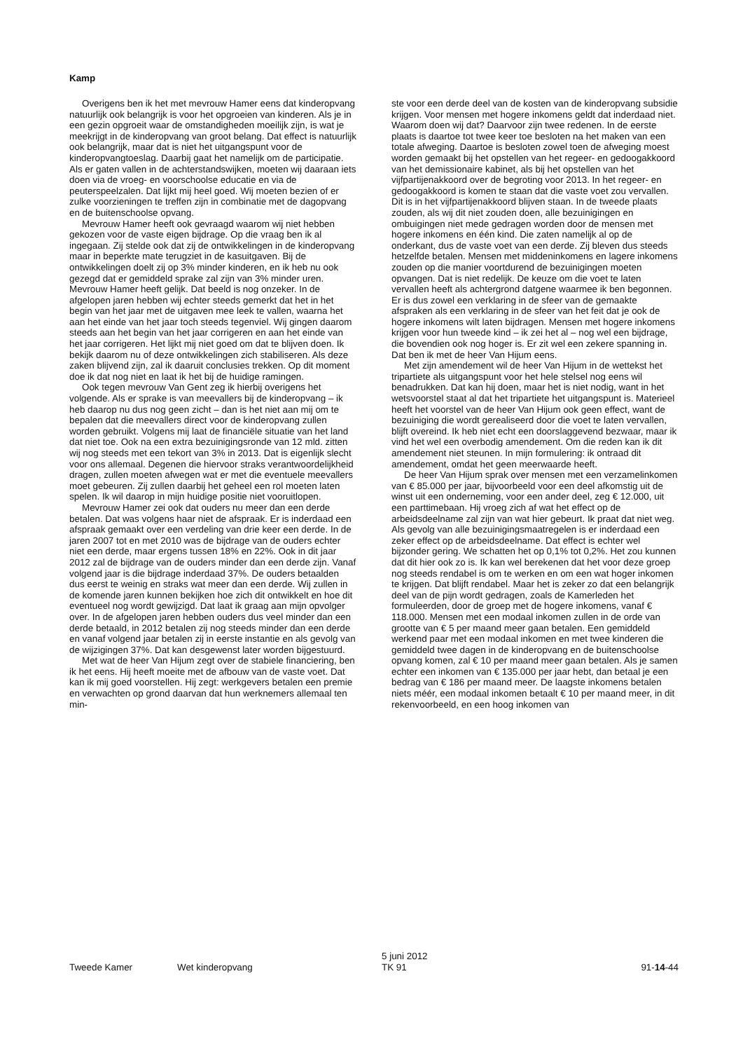Kamp
Overigens ben ik het met mevrouw Hamer eens dat kinderopvang natuurlijk ook belangrijk is voor het opgroeien van kinderen. Als je in een gezin opgroeit waar de omstandigheden moeilijk zijn, is wat je meekrijgt in de kinderopvang van groot belang. Dat effect is natuurlijk ook belangrijk, maar dat is niet het uitgangspunt voor de kinderopvangtoeslag. Daarbij gaat het namelijk om de participatie. Als er gaten vallen in de achterstandswijken, moeten wij daaraan iets doen via de vroeg- en voorschoolse educatie en via de peuterspeelzalen. Dat lijkt mij heel goed. Wij moeten bezien of er zulke voorzieningen te treffen zijn in combinatie met de dagopvang en de buitenschoolse opvang.
Mevrouw Hamer heeft ook gevraagd waarom wij niet hebben gekozen voor de vaste eigen bijdrage. Op die vraag ben ik al ingegaan. Zij stelde ook dat zij de ontwikkelingen in de kinderopvang maar in beperkte mate terugziet in de kasuitgaven. Bij de ontwikkelingen doelt zij op 3% minder kinderen, en ik heb nu ook gezegd dat er gemiddeld sprake zal zijn van 3% minder uren. Mevrouw Hamer heeft gelijk. Dat beeld is nog onzeker. In de afgelopen jaren hebben wij echter steeds gemerkt dat het in het begin van het jaar met de uitgaven mee leek te vallen, waarna het aan het einde van het jaar toch steeds tegenviel. Wij gingen daarom steeds aan het begin van het jaar corrigeren en aan het einde van het jaar corrigeren. Het lijkt mij niet goed om dat te blijven doen. Ik bekijk daarom nu of deze ontwikkelingen zich stabiliseren. Als deze zaken blijvend zijn, zal ik daaruit conclusies trekken. Op dit moment doe ik dat nog niet en laat ik het bij de huidige ramingen.
Ook tegen mevrouw Van Gent zeg ik hierbij overigens het volgende. Als er sprake is van meevallers bij de kinderopvang – ik heb daarop nu dus nog geen zicht – dan is het niet aan mij om te bepalen dat die meevallers direct voor de kinderopvang zullen worden gebruikt. Volgens mij laat de financiële situatie van het land dat niet toe. Ook na een extra bezuinigingsronde van 12 mld. zitten wij nog steeds met een tekort van 3% in 2013. Dat is eigenlijk slecht voor ons allemaal. Degenen die hiervoor straks verantwoordelijkheid dragen, zullen moeten afwegen wat er met die eventuele meevallers moet gebeuren. Zij zullen daarbij het geheel een rol moeten laten spelen. Ik wil daarop in mijn huidige positie niet vooruitlopen.
Mevrouw Hamer zei ook dat ouders nu meer dan een derde betalen. Dat was volgens haar niet de afspraak. Er is inderdaad een afspraak gemaakt over een verdeling van drie keer een derde. In de jaren 2007 tot en met 2010 was de bijdrage van de ouders echter niet een derde, maar ergens tussen 18% en 22%. Ook in dit jaar 2012 zal de bijdrage van de ouders minder dan een derde zijn. Vanaf volgend jaar is die bijdrage inderdaad 37%. De ouders betaalden dus eerst te weinig en straks wat meer dan een derde. Wij zullen in de komende jaren kunnen bekijken hoe zich dit ontwikkelt en hoe dit eventueel nog wordt gewijzigd. Dat laat ik graag aan mijn opvolger over. In de afgelopen jaren hebben ouders dus veel minder dan een derde betaald, in 2012 betalen zij nog steeds minder dan een derde en vanaf volgend jaar betalen zij in eerste instantie en als gevolg van de wijzigingen 37%. Dat kan desgewenst later worden bijgestuurd.
Met wat de heer Van Hijum zegt over de stabiele financiering, ben ik het eens. Hij heeft moeite met de afbouw van de vaste voet. Dat kan ik mij goed voorstellen. Hij zegt: werkgevers betalen een premie en verwachten op grond daarvan dat hun werknemers allemaal ten min-
ste voor een derde deel van de kosten van de kinderopvang subsidie krijgen. Voor mensen met hogere inkomens geldt dat inderdaad niet. Waarom doen wij dat? Daarvoor zijn twee redenen. In de eerste plaats is daartoe tot twee keer toe besloten na het maken van een totale afweging. Daartoe is besloten zowel toen de afweging moest worden gemaakt bij het opstellen van het regeer- en gedoogakkoord van het demissionaire kabinet, als bij het opstellen van het vijfpartijenakkoord over de begroting voor 2013. In het regeer- en gedoogakkoord is komen te staan dat die vaste voet zou vervallen. Dit is in het vijfpartijenakkoord blijven staan. In de tweede plaats zouden, als wij dit niet zouden doen, alle bezuinigingen en ombuigingen niet mede gedragen worden door de mensen met hogere inkomens en één kind. Die zaten namelijk al op de onderkant, dus de vaste voet van een derde. Zij bleven dus steeds hetzelfde betalen. Mensen met middeninkomens en lagere inkomens zouden op die manier voortdurend de bezuinigingen moeten opvangen. Dat is niet redelijk. De keuze om die voet te laten vervallen heeft als achtergrond datgene waarmee ik ben begonnen. Er is dus zowel een verklaring in de sfeer van de gemaakte afspraken als een verklaring in de sfeer van het feit dat je ook de hogere inkomens wilt laten bijdragen. Mensen met hogere inkomens krijgen voor hun tweede kind – ik zei het al – nog wel een bijdrage, die bovendien ook nog hoger is. Er zit wel een zekere spanning in. Dat ben ik met de heer Van Hijum eens.
Met zijn amendement wil de heer Van Hijum in de wettekst het tripartiete als uitgangspunt voor het hele stelsel nog eens wil benadrukken. Dat kan hij doen, maar het is niet nodig, want in het wetsvoorstel staat al dat het tripartiete het uitgangspunt is. Materieel heeft het voorstel van de heer Van Hijum ook geen effect, want de bezuiniging die wordt gerealiseerd door die voet te laten vervallen, blijft overeind. Ik heb niet echt een doorslaggevend bezwaar, maar ik vind het wel een overbodig amendement. Om die reden kan ik dit amendement niet steunen. In mijn formulering: ik ontraad dit amendement, omdat het geen meerwaarde heeft.
De heer Van Hijum sprak over mensen met een verzamelinkomen van € 85.000 per jaar, bijvoorbeeld voor een deel afkomstig uit de winst uit een onderneming, voor een ander deel, zeg € 12.000, uit een parttimebaan. Hij vroeg zich af wat het effect op de arbeidsdeelname zal zijn van wat hier gebeurt. Ik praat dat niet weg. Als gevolg van alle bezuinigingsmaatregelen is er inderdaad een zeker effect op de arbeidsdeelname. Dat effect is echter wel bijzonder gering. We schatten het op 0,1% tot 0,2%. Het zou kunnen dat dit hier ook zo is. Ik kan wel berekenen dat het voor deze groep nog steeds rendabel is om te werken en om een wat hoger inkomen te krijgen. Dat blijft rendabel. Maar het is zeker zo dat een belangrijk deel van de pijn wordt gedragen, zoals de Kamerleden het formuleerden, door de groep met de hogere inkomens, vanaf € 118.000. Mensen met een modaal inkomen zullen in de orde van grootte van € 5 per maand meer gaan betalen. Een gemiddeld werkend paar met een modaal inkomen en met twee kinderen die gemiddeld twee dagen in de kinderopvang en de buitenschoolse opvang komen, zal € 10 per maand meer gaan betalen. Als je samen echter een inkomen van € 135.000 per jaar hebt, dan betaal je een bedrag van € 186 per maand meer. De laagste inkomens betalen niets méér, een modaal inkomen betaalt € 10 per maand meer, in dit rekenvoorbeeld, en een hoog inkomen van
Tweede Kamer Wet kinderopvang
5 juni 2012
TK 91
91-14-44